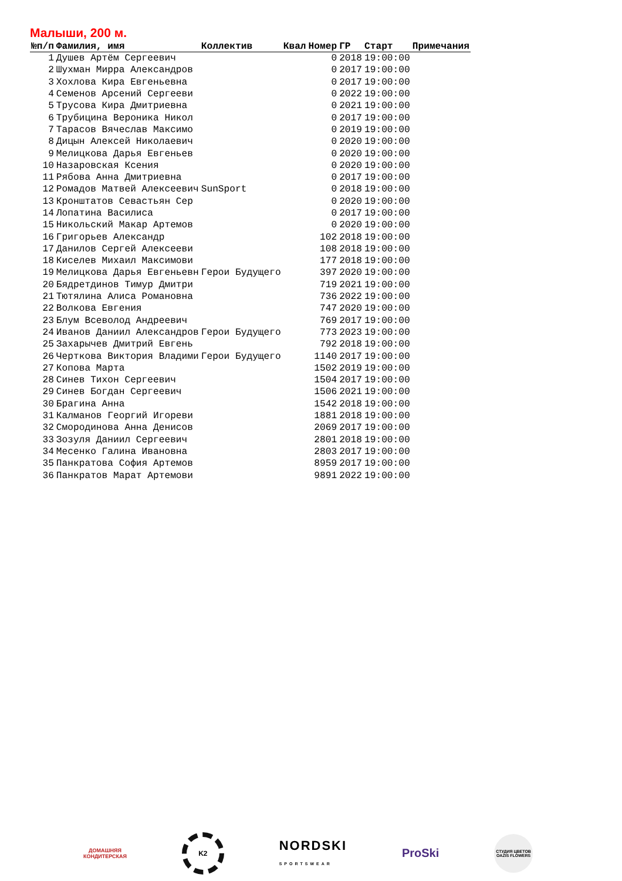Малыши, 200 м.
| №п/п | Фамилия, имя | Коллектив | Квал | Номер | ГР | Старт | Примечания |
| --- | --- | --- | --- | --- | --- | --- | --- |
| 1 | Душев Артём Сергеевич | | | 0 | 2018 | 19:00:00 | |
| 2 | Шухман Мирра Александров | | | 0 | 2017 | 19:00:00 | |
| 3 | Хохлова Кира Евгеньевна | | | 0 | 2017 | 19:00:00 | |
| 4 | Семенов Арсений Сергееви | | | 0 | 2022 | 19:00:00 | |
| 5 | Трусова Кира Дмитриевна | | | 0 | 2021 | 19:00:00 | |
| 6 | Трубицина Вероника Никол | | | 0 | 2017 | 19:00:00 | |
| 7 | Тарасов Вячеслав Максимо | | | 0 | 2019 | 19:00:00 | |
| 8 | Дицын Алексей Николаевич | | | 0 | 2020 | 19:00:00 | |
| 9 | Мелицкова Дарья Евгеньев | | | 0 | 2020 | 19:00:00 | |
| 10 | Назаровская Ксения | | | 0 | 2020 | 19:00:00 | |
| 11 | Рябова Анна Дмитриевна | | | 0 | 2017 | 19:00:00 | |
| 12 | Ромадов Матвей Алексеевич | SunSport | | 0 | 2018 | 19:00:00 | |
| 13 | Кронштатов Севастьян Сер | | | 0 | 2020 | 19:00:00 | |
| 14 | Лопатина Василиса | | | 0 | 2017 | 19:00:00 | |
| 15 | Никольский Макар Артемов | | | 0 | 2020 | 19:00:00 | |
| 16 | Григорьев Александр | | | 102 | 2018 | 19:00:00 | |
| 17 | Данилов Сергей Алексееви | | | 108 | 2018 | 19:00:00 | |
| 18 | Киселев Михаил Максимови | | | 177 | 2018 | 19:00:00 | |
| 19 | Мелицкова Дарья Евгеньевн | Герои Будущего | | 397 | 2020 | 19:00:00 | |
| 20 | Бядретдинов Тимур Дмитри | | | 719 | 2021 | 19:00:00 | |
| 21 | Тютялина Алиса Романовна | | | 736 | 2022 | 19:00:00 | |
| 22 | Волкова Евгения | | | 747 | 2020 | 19:00:00 | |
| 23 | Блум Всеволод Андреевич | | | 769 | 2017 | 19:00:00 | |
| 24 | Иванов Даниил Александров | Герои Будущего | | 773 | 2023 | 19:00:00 | |
| 25 | Захарычев Дмитрий Евгень | | | 792 | 2018 | 19:00:00 | |
| 26 | Черткова Виктория Владими | Герои Будущего | | 1140 | 2017 | 19:00:00 | |
| 27 | Копова Марта | | | 1502 | 2019 | 19:00:00 | |
| 28 | Синев Тихон Сергеевич | | | 1504 | 2017 | 19:00:00 | |
| 29 | Синев Богдан Сергеевич | | | 1506 | 2021 | 19:00:00 | |
| 30 | Брагина Анна | | | 1542 | 2018 | 19:00:00 | |
| 31 | Калманов Георгий Игореви | | | 1881 | 2018 | 19:00:00 | |
| 32 | Смородинова Анна Денисов | | | 2069 | 2017 | 19:00:00 | |
| 33 | Зозуля Даниил Сергеевич | | | 2801 | 2018 | 19:00:00 | |
| 34 | Месенко Галина Ивановна | | | 2803 | 2017 | 19:00:00 | |
| 35 | Панкратова София Артемов | | | 8959 | 2017 | 19:00:00 | |
| 36 | Панкратов Марат Артемови | | | 9891 | 2022 | 19:00:00 | |
ДОМАШНЯЯ
КОНДИТЕРСКАЯ
K2
NORDSKI
SPORTSWEAR
ProSki
СТУДИЯ ЦВЕТОВ
OAZIS FLOWERS